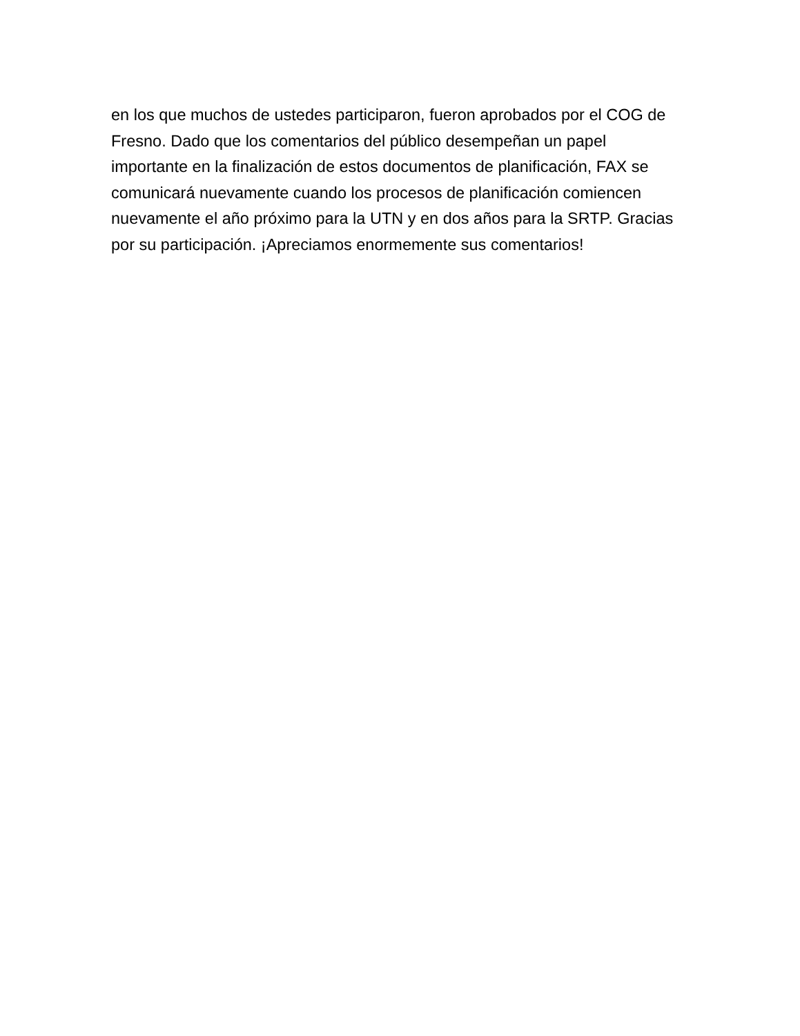en los que muchos de ustedes participaron, fueron aprobados por el COG de
Fresno. Dado que los comentarios del público desempeñan un papel
importante en la finalización de estos documentos de planificación, FAX se
comunicará nuevamente cuando los procesos de planificación comiencen
nuevamente el año próximo para la UTN y en dos años para la SRTP. Gracias
por su participación. ¡Apreciamos enormemente sus comentarios!